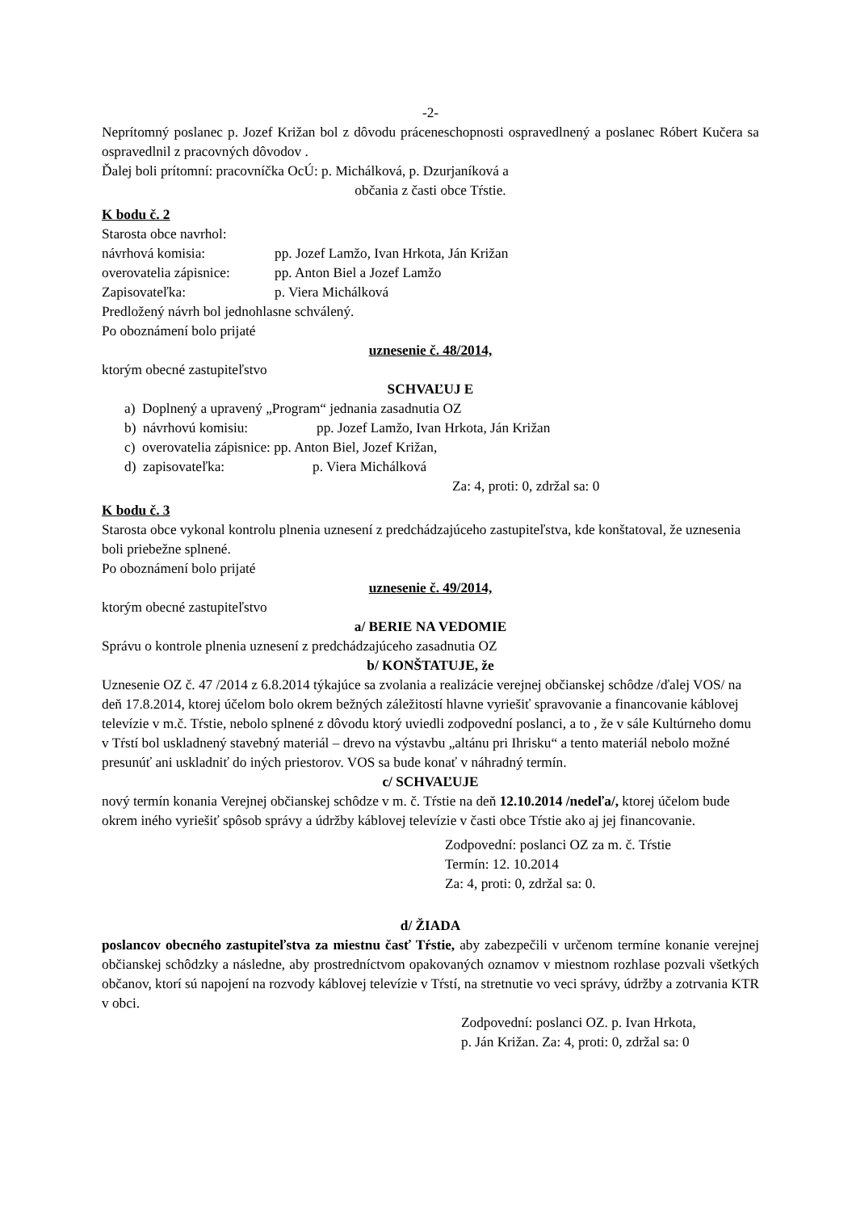-2-
Neprítomný poslanec p. Jozef Križan bol z dôvodu práceneschopnosti ospravedlnený a poslanec Róbert Kučera sa ospravedlnil z pracovných dôvodov .
Ďalej boli prítomní: pracovníčka OcÚ: p. Michálková, p. Dzurjaníková a
občania z časti obce Tŕstie.
K bodu č. 2
Starosta obce navrhol:
návrhová komisia: pp. Jozef Lamžo, Ivan Hrkota, Ján Križan
overovatelia zápisnice: pp. Anton Biel a Jozef Lamžo
Zapisovateľka: p. Viera Michálková
Predložený návrh bol jednohlasne schválený.
Po oboznámení bolo prijaté
uznesenie č. 48/2014,
ktorým obecné zastupiteľstvo
SCHVAĽUJ E
a) Doplnený a upravený „Program“ jednania zasadnutia OZ
b) návrhovú komisiu: pp. Jozef Lamžo, Ivan Hrkota, Ján Križan
c) overovatelia zápisnice: pp. Anton Biel, Jozef Križan,
d) zapisovateľka: p. Viera Michálková
Za: 4, proti: 0, zdržal sa: 0
K bodu č. 3
Starosta obce vykonal kontrolu plnenia uznesení z predchádzajúceho zastupiteľstva, kde konštatoval, že uznesenia boli priebežne splnené.
Po oboznámení bolo prijaté
uznesenie č. 49/2014,
ktorým obecné zastupiteľstvo
a/ BERIE NA VEDOMIE
Správu o kontrole plnenia uznesení z predchádzajúceho zasadnutia OZ
b/ KONŠTATUJE, že
Uznesenie OZ č. 47 /2014 z 6.8.2014 týkajúce sa zvolania a realizácie verejnej občianskej schôdze /ďalej VOS/ na deň 17.8.2014, ktorej účelom bolo okrem bežných záležitostí hlavne vyriešiť spravovanie a financovanie káblovej televízie v m.č. Tŕstie, nebolo splnené z dôvodu ktorý uviedli zodpovední poslanci, a to , že v sále Kultúrneho domu v Tŕstí bol uskladnený stavebný materiál – drevo na výstavbu „altánu pri Ihrisku“ a tento materiál nebolo možné presunúť ani uskladniť do iných priestorov. VOS sa bude konať v náhradný termín.
c/ SCHVAĽUJE
nový termín konania Verejnej občianskej schôdze v m. č. Tŕstie na deň 12.10.2014 /nedeľa/, ktorej účelom bude okrem iného vyriešiť spôsob správy a údržby káblovej televízie v časti obce Tŕstie ako aj jej financovanie.
Zodpovední: poslanci OZ za m. č. Tŕstie
Termín: 12. 10.2014
Za: 4, proti: 0, zdržal sa: 0.
d/ ŽIADA
poslancov obecného zastupiteľstva za miestnu časť Tŕstie, aby zabezpečili v určenom termíne konanie verejnej občianskej schôdzky a následne, aby prostredníctvom opakovaných oznamov v miestnom rozhlase pozvali všetkých občanov, ktorí sú napojení na rozvody káblovej televízie v Tŕstí, na stretnutie vo veci správy, údržby a zotrvania KTR v obci.
Zodpovední: poslanci OZ. p. Ivan Hrkota,
p. Ján Križan. Za: 4, proti: 0, zdržal sa: 0